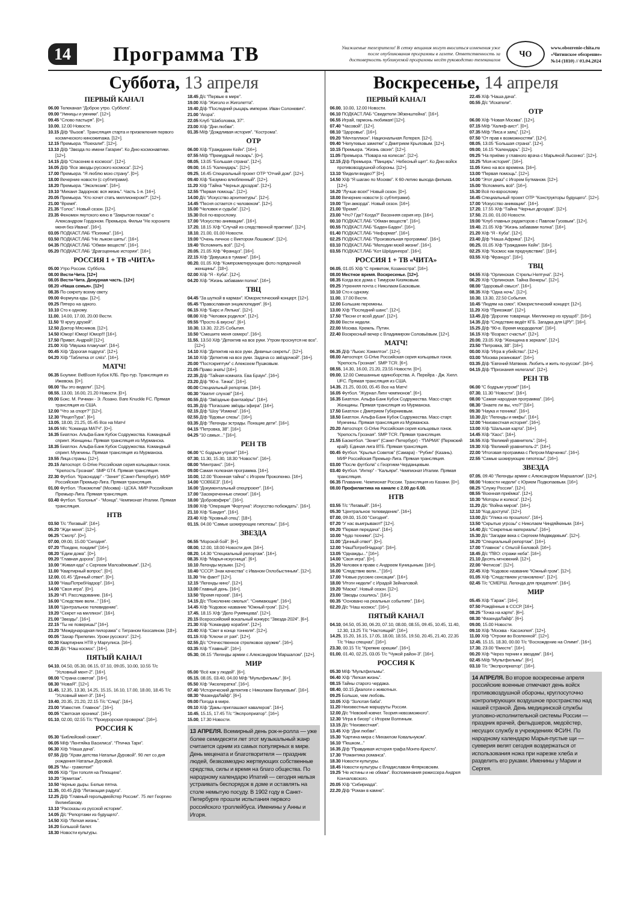14
Программа ТВ
Уважаемые телезрители! В сетку вещания могут вноситься изменения уже после опубликования программы в газете. Ответственность за достоверность публикуемой программы несёт руководство телеканалов
ЧО
www.obozrenie-chita.ru
«Читинское обозрение»
№14 (1810) // 03.04.2024
Суббота, 13 апреля
ПЕРВЫЙ КАНАЛ
06.00 Телеканал “Доброе утро. Суббота”.
09.00 “Умницы и умники”. [12+].
09.45 “Слово пастыря”. [0+].
10.00, 12.00 Новости.
10.15 Д/ф “Вызов”. Трансляция старта и приземления первого космического киноэкипажа. [12+].
12.15 Премьера. “Поехали!”. [12+].
13.10 Д/ф “Звезда по имени Гагарин”. Ко Дню космонавтики. [12+].
14.15 Д/ф “Спасение в космосе”. [12+].
16.05 Д/ф “Все звезды русского космоса”. [12+].
17.00 Премьера. “Я люблю мою страну”. [0+].
18.00 Вечерние новости (с субтитрами).
18.20 Премьера. “Эксклюзив”. [16+].
19.10 “Михаил Задорнов: вся жизнь”. Часть 1-я. [16+].
20.05 Премьера. “Кто хочет стать миллионером?”. [12+].
21.00 “Время”.
21.35 “Голос”. Новый сезон. [12+].
23.35 Феномен якутского кино в “Закрытом показе” с Александром Гордоном. Премьера. Фильм “Не хороните меня без Ивана”. [16+].
03.05 ПОДКАСТ.ЛАБ “Психика”. [16+].
03.50 ПОДКАСТ.ЛАБ “Не лыком шиты”. [16+].
04.35 ПОДКАСТ.ЛАБ “Обман веществ”. [16+].
05.20 ПОДКАСТ.ЛАБ “Драгоценные истории”. [16+].
РОССИЯ 1 + ТВ «ЧИТА»
05.00 Утро России. Суббота.
08.00 Вести-Чита. [12+]
08.05 Вести-Чита. Дежурная часть. [12+]
08.20 «Наша семья». [12+]
08.35 По секрету всему свету.
09.00 Формула еды. [12+].
09.25 Пятеро на одного.
10.10 Сто к одному.
11.00, 14.00, 17.00, 20.00 Вести.
11.50 “В кругу друзей”.
12.50 Доктор Мясников. [12+].
14.50 Юмор! Юмор! Юмор!!! [16+].
17.50 Привет, Андрей! [12+].
21.00 Х/ф “Ивушка плакучая”. [16+].
00.45 Х/ф “Дорогая подруга”. [12+].
04.20 Х/ф “Таблетка от слёз”. [16+].
МАТЧ!
06.35 Боулинг. BetBoom Кубок КЛБ. Про-тур. Трансляция из Ижевска. [0+].
08.00 “Вы это видели”. [12+].
08.55, 13.00, 16.00, 21.20 Новости. [0+].
09.00 Бокс. М. Ричман - Э. Лозано. Bare Knuckle FC. Прямая трансляция из США.
12.00 “Что за спорт?” [12+].
12.30 “РецепТура”. [6+].
13.05, 18.00, 21.25, 05.45 Все на Матч!
16.05 М/с “Команда МАТЧ”. [0+].
16.35 Биатлон. Альфа-Банк Кубок Содружества. Командный спринт. Женщины. Прямая трансляция из Мурманска.
18.35 Биатлон. Альфа-Банк Кубок Содружества. Командный спринт. Мужчины. Прямая трансляция из Мурманска.
19.55 Лица страны. [12+].
20.15 Автоспорт. G-Drive Российская серия кольцевых гонок. “Крепость Грозная”. SMP GT4. Прямая трансляция.
22.30 Футбол. “Краснодар” - “Зенит” (Санкт-Петербург). МИР Российская Премьер-Лига. Прямая трансляция.
01.00 Футбол. “Локомотив” (Москва) - ЦСКА. МИР Российская Премьер-Лига. Прямая трансляция.
03.40 Футбол. “Болонья” - “Монца”. Чемпионат Италии. Прямая трансляция.
НТВ
03.50 Т/с “Легавый”. [16+].
05.20 “Жди меня”. [12+].
06.25 “Смотр”. [0+].
07.00, 09.00, 15.00 “Сегодня”.
07.20 “Поедем, поедим!” [16+].
08.20 “Едим дома”. [0+].
09.20 “Главная дорога”. [16+].
10.00 “Живая еда” с Сергеем Малозёмовым”. [12+].
11.00 “Квартирный вопрос”. [0+].
12.00, 01.45 “Дачный ответ”. [0+].
13.00 “НашПотребНадзор”. [16+].
14.00 “Своя игра”. [0+].
15.20 ЧП. Расследование. [16+].
16.00 “Следствие вели...” [16+].
18.00 “Центральное телевидение”.
19.20 “Секрет на миллион”. [16+].
21.00 “Звезды”. [16+].
22.15 “Ты не поверишь!” [16+].
23.20 “Международная пилорама” с Тиграном Кеосаяном. [18+].
00.05 “Захар Прилепин. Уроки русского”. [12+].
00.30 Квартирник НТВ у Маргулиса. [16+].
02.35 Д/с “Наш космос”. [16+].
ПЯТЫЙ КАНАЛ
04.10, 04.50, 05.30, 06.15, 07.10, 09.05, 10.00, 10.55 Т/с “Условный мент-2”. [16+].
08.00 “Страна советов”. [16+].
08.30 “НоваЯ”. [12+].
11.45, 12.35, 13.30, 14.25, 15.15, 16.10, 17.00, 18.00, 18.45 Т/с “Условный мент-3”. [16+].
19.40, 20.35, 21.20, 22.15 Т/с “След”. [16+].
23.00 “Известия. Главное”. [16+].
00.05 “Светская хроника”. [16+].
01.10, 02.00, 02.55 Т/с “Прокурорская проверка”. [16+].
РОССИЯ К
05.30 “Библейский сюжет”.
06.05 М/ф “Лентяйка Василиса”. “Птичка Тари”.
06.30 Х/ф “Наша дача”.
07.55 Д/ф “Храм детства Натальи Дуровой”. 90 лет со дня рождения Натальи Дуровой.
08.25 “Мы - грамотеи!”
09.05 Х/ф “Три тополя на Плющихе”.
10.20 “Эрмитаж”.
10.50 Черные дыры. Белые пятна.
11.35, 00.45 Д/ф “Летающая радуга”.
12.25 Д/ф “Главный герольдмейстер России”. 75 лет Георгию Вилинбахову.
13.10 “Рассказы из русской истории”.
14.05 Д/с “Репортажи из будущего”.
14.50 Х/ф “Легкая жизнь”.
16.20 Большой балет.
18.30 Новости культуры.
18.45 Д/с “Первые в мире”.
19.00 Х/ф “Жиголо и Жиголетта”.
19.40 Д/ф “Последний рыцарь империи. Иван Солоневич”.
21.00 “Агора”.
22.05 Клуб “Шаболовка, 37”.
23.00 Х/ф “Дни любви”.
01.35 М/ф “Дождливая история”. “Кострома”.
ОТР
06.00 Х/ф “Гражданин Кейн”. [16+].
07.55 М/ф “Премудрый пескарь”. [0+].
08.05, 13.05 “Большая страна”. [12+].
09.00, 16.15 “Календарь”. [12+].
09.25, 16.45 Специальный проект ОТР “Отчий дом”. [12+].
09.40 Х/ф “Безумно влюбленный”. [12+].
11.20 Х/ф “Тайна “Черных дроздов”. [12+].
12.55 “Первая помощь”. [12+].
14.00 Д/с “Искусство архитектуры”. [12+].
14.45 “Песня остается с человеком”. [12+].
15.00 “Человек и судьба”. [12+].
15.30 Всё по-взрослому.
17.00 “Искусство анимации”. [16+].
17.20, 18.15 Х/ф “Случай из следственной практики”. [12+].
18.10, 21.00, 01.00 Новости.
19.00 “Очень личное с Виктором Лошаком”. [12+].
19.40 “Вспомнить всё”. [12+].
20.05, 21.05 Х/ф “Француз”. [16+].
22.15 Х/ф “Девушка в тумане”. [16+].
00.20, 01.05 Х/ф “Компрометирующие фото порядочной женщины”. [18+].
02.00 Х/ф “Я - Куба”. [12+].
04.20 Х/ф “Жизнь забавами полна”. [16+].
ТВЦ
04.45 “За шуткой в карман”. Юмористический концерт. [12+].
05.45 “Православная энциклопедия”. [6+].
06.15 Х/ф “Барс и Лялька”. [12+].
08.00 Х/ф “Человек родился”. [12+].
09.55 “Просто & вкусно”. [6+].
10.30, 13.30, 22.25 События.
10.50 “Смешите меня семеро”. [16+].
11.55, 13.50 Х/ф “Детектив на все руки. Утром проснутся не все”. [12+].
14.10 Х/ф “Детектив на все руки. Девичьи секреты”. [12+].
16.10 Х/ф “Детектив на все руки. Задача со звёздочкой”. [16+].
20.00 “Постскриптум” с Алексеем Пушковым.
21.05 Право знать! [16+].
22.35 Д/ф “Тайная комната. Ева Браун”. [16+].
23.20 Д/ф “90-е. Тачка”. [16+].
00.00 Специальный репортаж. [16+].
00.30 “Хватит слухов!” [16+].
00.55 Д/ф “Звёздные фантазёры”. [16+].
01.35 Д/ф “Погасшие звёзды эфира”. [16+].
02.15 Д/ф “Шоу “Измена”. [16+].
02.55 Д/ф “Вдовьи слезы”. [16+].
03.35 Д/ф “Легенды эстрады. Поющие дети”. [16+].
04.15 “Петровка, 38”. [16+].
04.25 “10 самых...” [16+].
РЕН ТВ
06.00 “С бодрым утром!” [16+].
07.30, 11.30, 15.30, 18.30 “Новости”. [16+].
08.00 “Минтранс”. [16+].
09.00 Самая полезная программа. [16+].
10.00, 12.00 “Военная тайна” с Игорем Прокопенко. [16+].
14.00 “СОВБЕЗ”. [16+].
16.00 “Документальный спецпроект”. [16+].
17.00 “Засекреченные списки”. [16+].
18.00 “Добровэфире”. [16+].
19.00 Х/ф “Операция “Фортуна”: Искусство побеждать”. [16+].
21.10 Х/ф “Бандит”. [16+].
23.40 Х/ф “Кровный отец”. [18+].
01.15, 04.00 “Самые шокирующие гипотезы”. [16+].
ЗВЕЗДА
06.55 “Морской бой”. [6+].
08.00, 12.00, 18.00 Новости дня. [16+].
08.20, 14.30 “Специальный репортаж”. [16+].
08.35 Х/ф “Марья-искусница”. [6+].
10.10 Легенды музыки. [12+].
10.40 “СССР. Знак качества” с Иваном Охлобыстиным”. [12+].
11.30 “Не факт!” [12+].
12.15 “Легенды кино”. [12+].
13.00 Главный день. [16+].
13.50 “Время героев”. [16+].
14.15 Д/с “Поколение смелых”. “Снимающие”. [16+].
14.45 Х/ф “Кодовое название “Южный гром”. [12+].
17.45, 18.15 Х/ф “Дело Румянцева”. [12+].
20.15 Всероссийский вокальный конкурс “Звезда-2024”. [6+].
21.30 Х/ф “Командир корабля”. [12+].
23.40 Х/ф “Свет в конце тоннеля”. [12+].
01.15 Х/ф “Ключи от рая”. [12+].
02.55 Д/с “Отечественное стрелковое оружие”. [16+].
03.35 Х/ф “Главный”. [16+].
05.30, 06.15 “Легенды армии с Александром Маршалом”. [12+].
МИР
05.00 “Всё как у людей”. [6+].
05.15, 08.05, 03.40, 04.00 М/ф “Мультфильмы”. [6+].
05.50 Х/ф “Акселератка”. [16+].
07.40 “Исторический детектив с Николаем Валуевым”. [16+].
08.30 “ФазендаЛайф”. [6+].
09.00 Погода в мире.
09.10 Х/ф “Дамы приглашают кавалеров”. [16+].
10.45, 15.15, 17.45 Т/с “Экспроприатор”. [16+].
15.00, 17.30 Новости.
13 АПРЕЛЯ. Всемирный день рок-н-ролла — уже более семидесяти лет этот музыкальный жанр считается одним из самых популярных в мире. День мецената и благотворителя — праздник людей, безвозмездно жертвующих собственные средства, силы и время на благо общества. По народному календарю Ипатий — сегодня нельзя устраивать беспорядок в доме и оставлять на столе немытую посуду. В 1902 году в Санкт-Петербурге прошли испытания первого российского троллейбуса. Именины у Анны и Игоря.
Воскресенье, 14 апреля
ПЕРВЫЙ КАНАЛ
06.00, 10.00, 12.00 Новости.
06.10 ПОДКАСТ.ЛАБ “Свидетели Эйзенштейна”. [16+].
06.55 Играй, гармонь любимая! [12+].
07.40 “Часовой”. [12+].
08.10 “Здоровье”. [16+].
09.20 “Мечталлион”. Национальная Лотерея. [12+].
09.40 “Непутевые заметки” с Дмитрием Крыловым. [12+].
10.15 Премьера. “Жизнь своих”. [12+].
11.05 Премьера. “Повара на колесах”. [12+].
12.15 Д/ф Премьера. “Панцирь”. Небесный щит”. Ко Дню войск противовоздушной обороны. [12+].
13.10 “Видели видео?” [0+].
14.50 Х/ф “Я шагаю по Москве”. К 60-летию выхода фильма. [12+].
16.20 “Лучше всех!” Новый сезон. [0+].
18.00 Вечерние новости (с субтитрами).
19.00 “Три аккорда”. Новый сезон. [16+].
21.00 “Время”.
23.00 “Что? Где? Когда?” Весенняя серия игр. [16+].
00.10 ПОДКАСТ.ЛАБ “Обман веществ”. [16+].
00.55 ПОДКАСТ.ЛАБ “Баден-Баден”. [16+].
01.40 ПОДКАСТ.ЛАБ “Неформат”. [16+].
02.25 ПОДКАСТ.ЛАБ “Произвольная программа”. [16+].
03.10 ПОДКАСТ.ЛАБ “Мелодии моей жизни”. [16+].
03.55 ПОДКАСТ.ЛАБ “Кот Шрёдингера”. [16+].
РОССИЯ 1 + ТВ «ЧИТА»
06.05, 01.05 Х/ф “С приветом, Козаностра”. [16+].
08.00 Местное время. Воскресенье. [12+].
08.35 Когда все дома с Тимуром Кизяковым.
09.25 Утренняя почта с Николаем Басковым.
10.10 Сто к одному.
11.00, 17.00 Вести.
12.00 Большие перемены.
13.00 Х/ф “Последний шанс”. [12+].
17.50 “Песни от всей души”. [12+].
20.00 Вести недели.
22.00 Москва. Кремль. Путин.
22.40 Воскресный вечер с Владимиром Соловьёвым. [12+].
МАТЧ!
06.35 Д/ф “Льюис Хэмилтон”. [12+].
08.00 Автоспорт. G-Drive Российская серия кольцевых гонок. “Крепость Грозная”. SMP TCR. [6+].
08.55, 14.30, 16.00, 21.20, 23.55 Новости. [0+].
09.00, 12.00 Смешанные единоборства. А. Перейра - Дж. Хилл. UFC. Прямая трансляция из США.
14.35, 21.25, 00.00, 05.45 Все на Матч!
16.05 Футбол. “Журнал Лиги чемпионов”. [6+].
16.35 Биатлон. Альфа-Банк Кубок Содружества. Масс-старт. Женщины. Прямая трансляция из Мурманска.
17.50 Биатлон с Дмитрием Губерниевым.
18.50 Биатлон. Альфа-Банк Кубок Содружества. Масс-старт. Мужчины. Прямая трансляция из Мурманска.
20.20 Автоспорт. G-Drive Российская серия кольцевых гонок. “Крепость Грозная”. SMP TCR. Прямая трансляция.
21.55 Баскетбол. “Зенит” (Санкт-Петербург) - “ПАРМА” (Пермский край). Единая лига ВТБ. Прямая трансляция.
00.45 Футбол. “Крылья Советов” (Самара) - “Рубин” (Казань). МИР Российская Премьер-Лига. Прямая трансляция.
03.00 “После футбола” с Георгием Черданцевым.
03.40 Футбол. “Интер” - “Кальяри”. Чемпионат Италии. Прямая трансляция.
06.35 Плавание. Чемпионат России. Трансляция из Казани. [0+].
08.00 Профилактика на канале с 2.00 до 6.00.
НТВ
03.55 Т/с “Легавый”. [16+].
05.30 “Центральное телевидение”. [16+].
07.00, 09.00, 15.00 “Сегодня”.
07.20 “У нас выигрывают!” [12+].
09.20 “Первая передача”. [16+].
10.00 “Чудо техники”. [12+].
11.00 “Дачный ответ”. [0+].
12.00 “НашПотребНадзор”. [16+].
13.05 “Однажды...” [16+].
14.00 “Своя игра”. [0+].
15.20 Человек в праве с Андреем Куницыным. [16+].
16.00 “Следствие вели...” [16+].
17.00 “Новые русские сенсации”. [16+].
18.00 “Итоги недели” с Ирадой Зейналовой.
19.20 “Маска”. Новый сезон. [12+].
23.00 “Звезды сошлись”. [16+].
00.35 “Основано на реальных событиях”. [16+].
02.20 Д/с “Наш космос”. [16+].
ПЯТЫЙ КАНАЛ
04.10, 04.50, 05.30, 06.20, 07.10, 08.00, 08.55, 09.45, 10.45, 11.40, 12.30, 13.25 Т/с “Настоящий”. [16+].
14.25, 15.20, 16.15, 17.05, 18.00, 18.55, 19.50, 20.45, 21.40, 22.35 Т/с “Наш спецназ”. [16+].
23.30, 00.15 Т/с “Крепкие орешки”. [16+].
01.00, 01.40, 02.25, 03.05 Т/с “Чужой район-3”. [16+].
РОССИЯ К
05.30 М/ф “Мультфильмы”.
06.40 Х/ф “Легкая жизнь”.
08.15 Тайны старого чердака.
08.40, 00.15 Диалоги о животных.
09.25 Больше, чем любовь.
10.05 Х/ф “Золотая баба”.
11.20 Неизвестные маршруты России.
12.00 Д/с “Невский ковчег. Теория невозможного”.
12.30 “Игра в бисер” с Игорем Волгиным.
13.15 Д/с “Неизвестная”.
13.45 Х/ф “Дни любви”.
15.30 “Картина мира с Михаилом Ковальчуком”.
16.10 “Пешком...”
16.35 Д/ф “Правдивая история графа Монте-Кристо”.
17.30 “Романтика романса”.
18.30 Новости культуры.
18.45 Новости культуры с Владиславом Флярковским.
19.25 “Не истины и не обман”. Воспоминания режиссера Андрея Кончаловского.
20.05 Х/ф “Сибириада”.
22.20 Д/ф “Роман в камне”.
22.45 Х/ф “Наша дача”.
00.55 Д/с “Искатели”.
ОТР
06.00 Х/ф “Новая Москва”. [12+].
07.15 М/ф “Халиф-аист”. [0+].
07.35 М/ф “Лиса и заяц”. [12+].
07.50 “От прав к возможностям”. [12+].
08.05, 13.05 “Большая страна”. [12+].
09.00, 16.15 “Календарь”. [12+].
09.25 “На приёме у главного врача с Марьяной Лысенко”. [12+].
10.25 “Моя история”. [16+].
11.05 Кино на все времена. [16+].
13.00 “Первая помощь”. [12+].
14.00 “Этот джаз” с Игорем Бутманом. [12+].
15.00 “Вспомнить всё”. [16+].
15.30 Всё по-взрослому.
16.45 Специальный проект ОТР “Конструкторы будущего”. [12+].
17.00 “Искусство анимации”. [16+].
17.20, 17.55 Х/ф “Тайна “Черных дроздов”. [12+].
17.50, 21.00, 01.00 Новости.
19.00 “Клуб главных редакторов с Павлом Гусевым”. [12+].
19.40, 21.05 Х/ф “Жизнь забавами полна”. [16+].
21.20 Х/ф “Я - Куба”. [12+].
23.40 Д/ф “Наша Африка”. [12+].
00.25, 01.05 Х/ф “Гражданин Кейн”. [16+].
02.25 Х/ф “Космос как предчувствие”. [16+].
03.55 Х/ф “Француз”. [16+].
ТВЦ
04.55 Х/ф “Орлинская. Стрелы Нептуна”. [12+].
06.20 Х/ф “Орлинская. Тайна Венеры”. [12+].
08.00 “Здоровый смысл”. [16+].
08.35 Х/ф “Одна ночь”. [12+].
10.30, 13.30, 22.50 События.
10.45 “Людям на смех”. Юмористический концерт. [12+].
11.20 Х/ф “Приезжая”. [12+].
13.45 Д/ф “Дорогие товарищи. Миллионер из хрущоб”. [16+].
14.35 Д/ф “Следствие ведёт КГБ. Загадка для ЦРУ”. [16+].
15.25 Д/ф “90-е. Время мордоделов”. [16+].
16.15 Х/ф “Возраст счастья”. [12+].
20.00, 23.05 Х/ф “Женщина в зеркале”. [12+].
23.50 “Петровка, 38”. [16+].
00.00 Х/ф “Игра в убийство”. [12+].
03.00 “Москва резиновая”. [16+].
03.35 Д/ф “Евгений Матвеев. Любить и жить по-русски”. [16+].
04.15 Д/ф “Признания нелегала”. [12+].
РЕН ТВ
06.00 “С бодрым утром!” [16+].
07.30, 11.30 “Новости”. [16+].
08.00 “Самая народная программа”. [16+].
08.30 “Знаете ли вы, что?” [16+].
09.30 “Наука и техника”. [16+].
10.30 Д/с “Легенды и мифы”. [16+].
12.00 “Неизвестная история”. [16+].
13.00 Х/ф “Шальная карта”. [16+].
14.45 Х/ф “Хаос”. [16+].
16.55 Х/ф “Великий уравнитель”. [16+].
19.30 Х/ф “Великий уравнитель-2”. [16+].
22.00 “Итоговая программа с Петром Марченко”. [16+].
22.55 “Самые шокирующие гипотезы”. [16+].
ЗВЕЗДА
07.05, 09.40 “Легенды армии с Александром Маршалом”. [12+].
08.00 “Новости недели” с Юрием Подкопаевым. [16+].
08.25 “Служу России”. [12+].
08.55 “Военная приёмка”. [12+].
10.30 “Моторы и колеса”. [12+].
11.20 Д/с “Война миров”. [16+].
12.10 “Код доступа”. [12+].
13.00 Д/с “Улика из прошлого”. [16+].
13.50 “Скрытые угрозы” с Николаем Чиндяйкиным. [16+].
14.40 Д/с “Секретные материалы”. [16+].
15.30 Д/с “Загадки века с Сергеем Медведевым”. [12+].
16.20 “Специальный репортаж”. [16+].
17.00 “Главное” с Ольгой Беловой. [16+].
18.45 Д/с “ПВО: стражи неба”. [16+].
21.10 Десять мгновений. [12+].
22.00 “Фетисов”. [12+].
22.45 Х/ф “Кодовое название “Южный гром”. [12+].
01.05 Х/ф “Следствием установлено”. [12+].
02.45 Т/с “СМЕРШ. Легенда для предателя”. [16+].
МИР
05.45 Х/ф “Гараж”. [16+].
07.50 Рождённые в СССР. [16+].
08.25 “Точка на карте”. [6+].
08.30 “ФазендаЛайф”. [6+].
09.00, 15.00 Новости.
09.10 Х/ф “Москва - Кассиопея”. [12+].
11.00 Х/ф “Отроки во Вселенной”. [12+].
12.45, 15.15, 18.30, 00.00 Т/с “Восхождение на Олимп”. [16+].
17.30, 23.00 “Вместе”. [16+].
00.20 Х/ф “Через тернии к звездам”. [16+].
02.45 М/ф “Мультфильмы”. [6+].
03.10 Т/с “Экспроприатор”. [16+].
14 АПРЕЛЯ. Во второе воскресенье апреля российские военные отмечают день войск противовоздушной обороны, круглосуточно контролирующих воздушное пространство над нашей страной. День медицинской службы уголовно-исполнительной системы России — праздник врачей, фельдшеров, медсёстер, несущих службу в учреждениях ФСИН. По народному календарю Марья-пустые щи — суеверия велят сегодня воздержаться от использования ножа при нарезке хлеба и разделить его руками. Именины у Марии и Сергея.